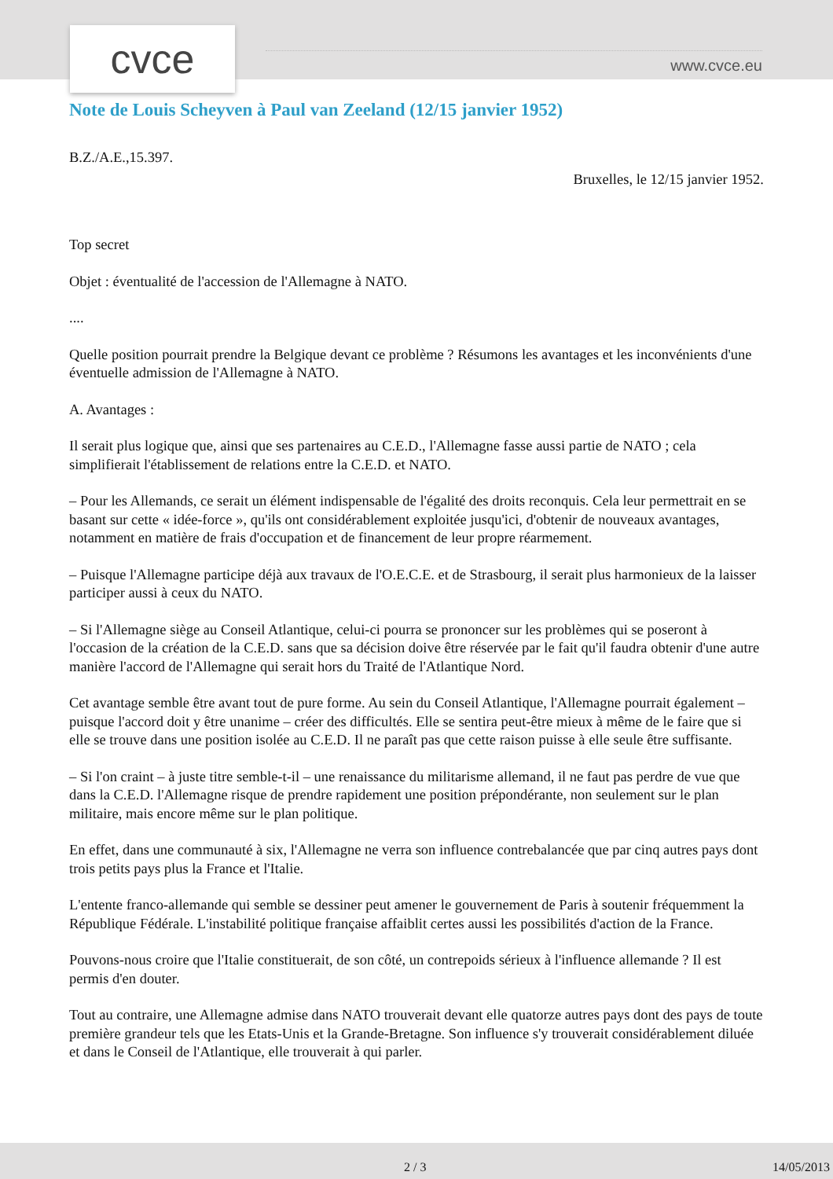cvce www.cvce.eu
Note de Louis Scheyven à Paul van Zeeland (12/15 janvier 1952)
B.Z./A.E.,15.397.
Bruxelles, le 12/15 janvier 1952.
Top secret
Objet : éventualité de l'accession de l'Allemagne à NATO.
....
Quelle position pourrait prendre la Belgique devant ce problème ? Résumons les avantages et les inconvénients d'une éventuelle admission de l'Allemagne à NATO.
A. Avantages :
Il serait plus logique que, ainsi que ses partenaires au C.E.D., l'Allemagne fasse aussi partie de NATO ; cela simplifierait l'établissement de relations entre la C.E.D. et NATO.
– Pour les Allemands, ce serait un élément indispensable de l'égalité des droits reconquis. Cela leur permettrait en se basant sur cette « idée-force », qu'ils ont considérablement exploitée jusqu'ici, d'obtenir de nouveaux avantages, notamment en matière de frais d'occupation et de financement de leur propre réarmement.
– Puisque l'Allemagne participe déjà aux travaux de l'O.E.C.E. et de Strasbourg, il serait plus harmonieux de la laisser participer aussi à ceux du NATO.
– Si l'Allemagne siège au Conseil Atlantique, celui-ci pourra se prononcer sur les problèmes qui se poseront à l'occasion de la création de la C.E.D. sans que sa décision doive être réservée par le fait qu'il faudra obtenir d'une autre manière l'accord de l'Allemagne qui serait hors du Traité de l'Atlantique Nord.
Cet avantage semble être avant tout de pure forme. Au sein du Conseil Atlantique, l'Allemagne pourrait également – puisque l'accord doit y être unanime – créer des difficultés. Elle se sentira peut-être mieux à même de le faire que si elle se trouve dans une position isolée au C.E.D. Il ne paraît pas que cette raison puisse à elle seule être suffisante.
– Si l'on craint – à juste titre semble-t-il – une renaissance du militarisme allemand, il ne faut pas perdre de vue que dans la C.E.D. l'Allemagne risque de prendre rapidement une position prépondérante, non seulement sur le plan militaire, mais encore même sur le plan politique.
En effet, dans une communauté à six, l'Allemagne ne verra son influence contrebalancée que par cinq autres pays dont trois petits pays plus la France et l'Italie.
L'entente franco-allemande qui semble se dessiner peut amener le gouvernement de Paris à soutenir fréquemment la République Fédérale. L'instabilité politique française affaiblit certes aussi les possibilités d'action de la France.
Pouvons-nous croire que l'Italie constituerait, de son côté, un contrepoids sérieux à l'influence allemande ? Il est permis d'en douter.
Tout au contraire, une Allemagne admise dans NATO trouverait devant elle quatorze autres pays dont des pays de toute première grandeur tels que les Etats-Unis et la Grande-Bretagne. Son influence s'y trouverait considérablement diluée et dans le Conseil de l'Atlantique, elle trouverait à qui parler.
2 / 3 14/05/2013